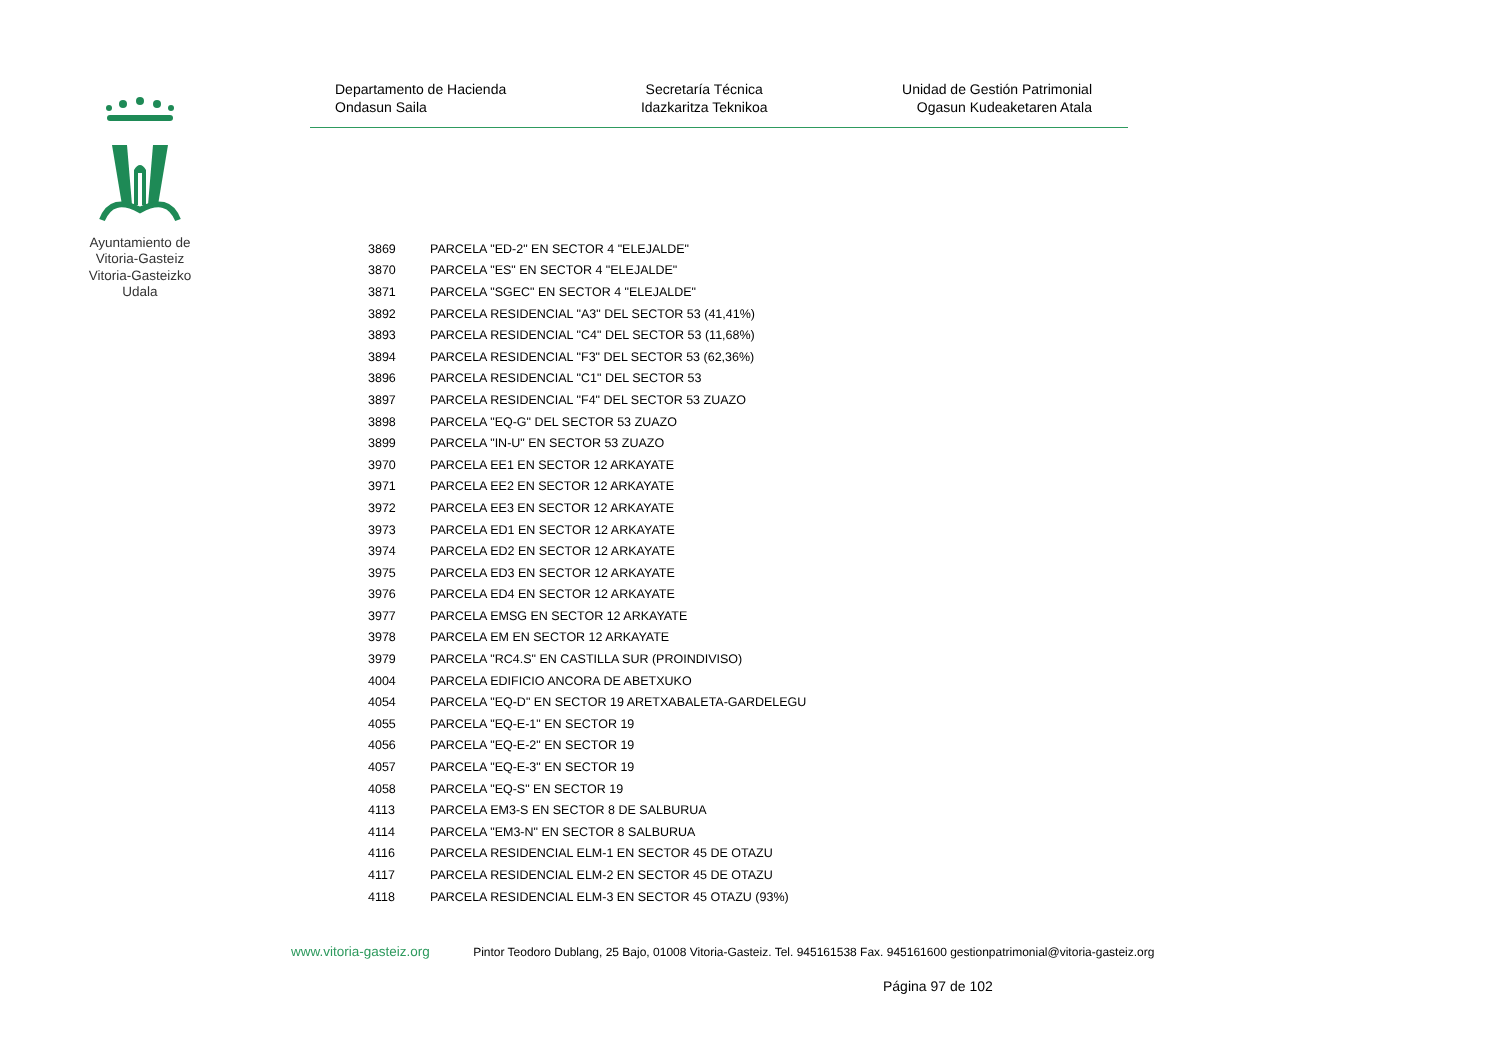Ayuntamiento de Vitoria-Gasteiz Vitoria-Gasteizko Udala
Departamento de Hacienda
Ondasun Saila
Secretaría Técnica
Idazkaritza Teknikoa
Unidad de Gestión Patrimonial
Ogasun Kudeaketaren Atala
| 3869 | PARCELA "ED-2" EN SECTOR 4 "ELEJALDE" |
| 3870 | PARCELA "ES" EN SECTOR 4 "ELEJALDE" |
| 3871 | PARCELA "SGEC" EN SECTOR 4 "ELEJALDE" |
| 3892 | PARCELA RESIDENCIAL "A3" DEL SECTOR 53 (41,41%) |
| 3893 | PARCELA RESIDENCIAL "C4" DEL SECTOR 53 (11,68%) |
| 3894 | PARCELA RESIDENCIAL "F3" DEL SECTOR 53 (62,36%) |
| 3896 | PARCELA RESIDENCIAL "C1" DEL SECTOR 53 |
| 3897 | PARCELA RESIDENCIAL "F4" DEL SECTOR 53 ZUAZO |
| 3898 | PARCELA "EQ-G" DEL SECTOR 53 ZUAZO |
| 3899 | PARCELA "IN-U" EN SECTOR 53 ZUAZO |
| 3970 | PARCELA EE1 EN SECTOR 12 ARKAYATE |
| 3971 | PARCELA EE2 EN SECTOR 12 ARKAYATE |
| 3972 | PARCELA EE3 EN SECTOR 12 ARKAYATE |
| 3973 | PARCELA ED1 EN SECTOR 12 ARKAYATE |
| 3974 | PARCELA ED2 EN SECTOR 12 ARKAYATE |
| 3975 | PARCELA ED3 EN SECTOR 12 ARKAYATE |
| 3976 | PARCELA ED4 EN SECTOR 12 ARKAYATE |
| 3977 | PARCELA EMSG EN SECTOR 12 ARKAYATE |
| 3978 | PARCELA EM EN SECTOR 12 ARKAYATE |
| 3979 | PARCELA "RC4.S" EN CASTILLA SUR (PROINDIVISO) |
| 4004 | PARCELA EDIFICIO ANCORA DE ABETXUKO |
| 4054 | PARCELA "EQ-D" EN SECTOR 19 ARETXABALETA-GARDELEGU |
| 4055 | PARCELA "EQ-E-1" EN SECTOR 19 |
| 4056 | PARCELA "EQ-E-2" EN SECTOR 19 |
| 4057 | PARCELA "EQ-E-3" EN SECTOR 19 |
| 4058 | PARCELA "EQ-S" EN SECTOR 19 |
| 4113 | PARCELA EM3-S EN SECTOR 8 DE SALBURUA |
| 4114 | PARCELA "EM3-N" EN SECTOR 8 SALBURUA |
| 4116 | PARCELA RESIDENCIAL ELM-1 EN SECTOR 45 DE OTAZU |
| 4117 | PARCELA RESIDENCIAL ELM-2 EN SECTOR 45 DE OTAZU |
| 4118 | PARCELA RESIDENCIAL ELM-3 EN SECTOR 45 OTAZU (93%) |
www.vitoria-gasteiz.org Pintor Teodoro Dublang, 25 Bajo, 01008 Vitoria-Gasteiz. Tel. 945161538 Fax. 945161600 gestionpatrimonial@vitoria-gasteiz.org
Página 97 de 102